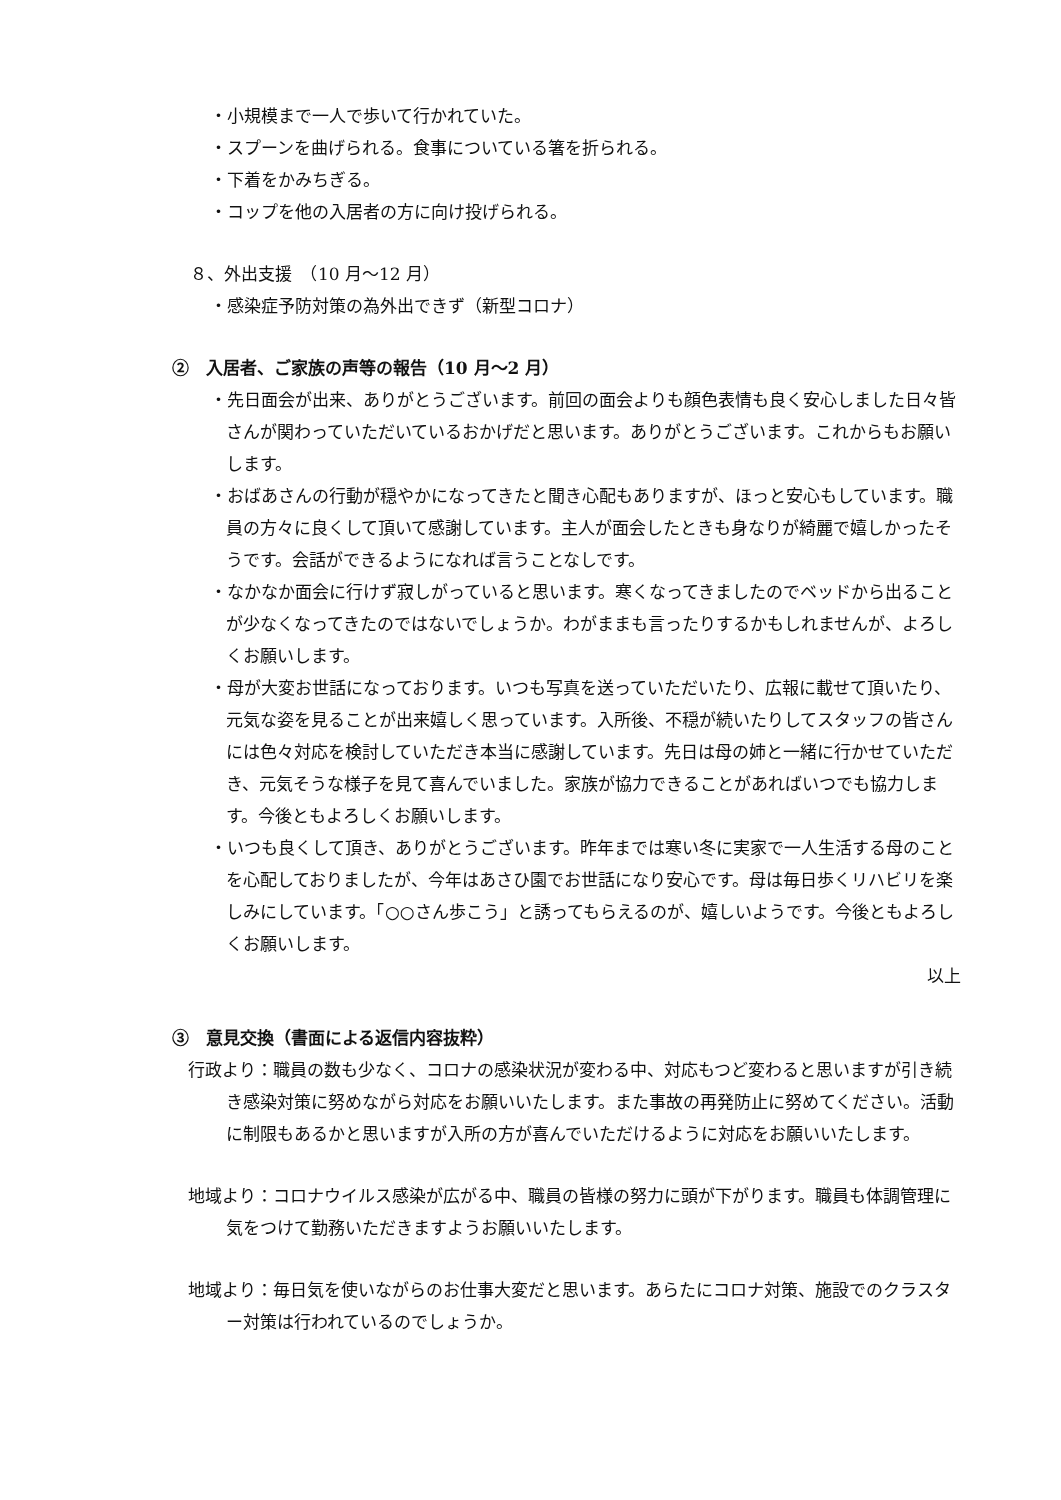・小規模まで一人で歩いて行かれていた。
・スプーンを曲げられる。食事についている箸を折られる。
・下着をかみちぎる。
・コップを他の入居者の方に向け投げられる。
８、外出支援　（10 月～12 月）
・感染症予防対策の為外出できず（新型コロナ）
②　入居者、ご家族の声等の報告（10 月～2 月）
・先日面会が出来、ありがとうございます。前回の面会よりも顔色表情も良く安心しました日々皆さんが関わっていただいているおかげだと思います。ありがとうございます。これからもお願いします。
・おばあさんの行動が穏やかになってきたと聞き心配もありますが、ほっと安心もしています。職員の方々に良くして頂いて感謝しています。主人が面会したときも身なりが綺麗で嬉しかったそうです。会話ができるようになれば言うことなしです。
・なかなか面会に行けず寂しがっていると思います。寒くなってきましたのでベッドから出ることが少なくなってきたのではないでしょうか。わがままも言ったりするかもしれませんが、よろしくお願いします。
・母が大変お世話になっております。いつも写真を送っていただいたり、広報に載せて頂いたり、元気な姿を見ることが出来嬉しく思っています。入所後、不穏が続いたりしてスタッフの皆さんには色々対応を検討していただき本当に感謝しています。先日は母の姉と一緒に行かせていただき、元気そうな様子を見て喜んでいました。家族が協力できることがあればいつでも協力します。今後ともよろしくお願いします。
・いつも良くして頂き、ありがとうございます。昨年までは寒い冬に実家で一人生活する母のことを心配しておりましたが、今年はあさひ園でお世話になり安心です。母は毎日歩くリハビリを楽しみにしています。「○○さん歩こう」と誘ってもらえるのが、嬉しいようです。今後ともよろしくお願いします。
以上
③　意見交換（書面による返信内容抜粋）
行政より：職員の数も少なく、コロナの感染状況が変わる中、対応もつど変わると思いますが引き続き感染対策に努めながら対応をお願いいたします。また事故の再発防止に努めてください。活動に制限もあるかと思いますが入所の方が喜んでいただけるように対応をお願いいたします。
地域より：コロナウイルス感染が広がる中、職員の皆様の努力に頭が下がります。職員も体調管理に気をつけて勤務いただきますようお願いいたします。
地域より：毎日気を使いながらのお仕事大変だと思います。あらたにコロナ対策、施設でのクラスター対策は行われているのでしょうか。